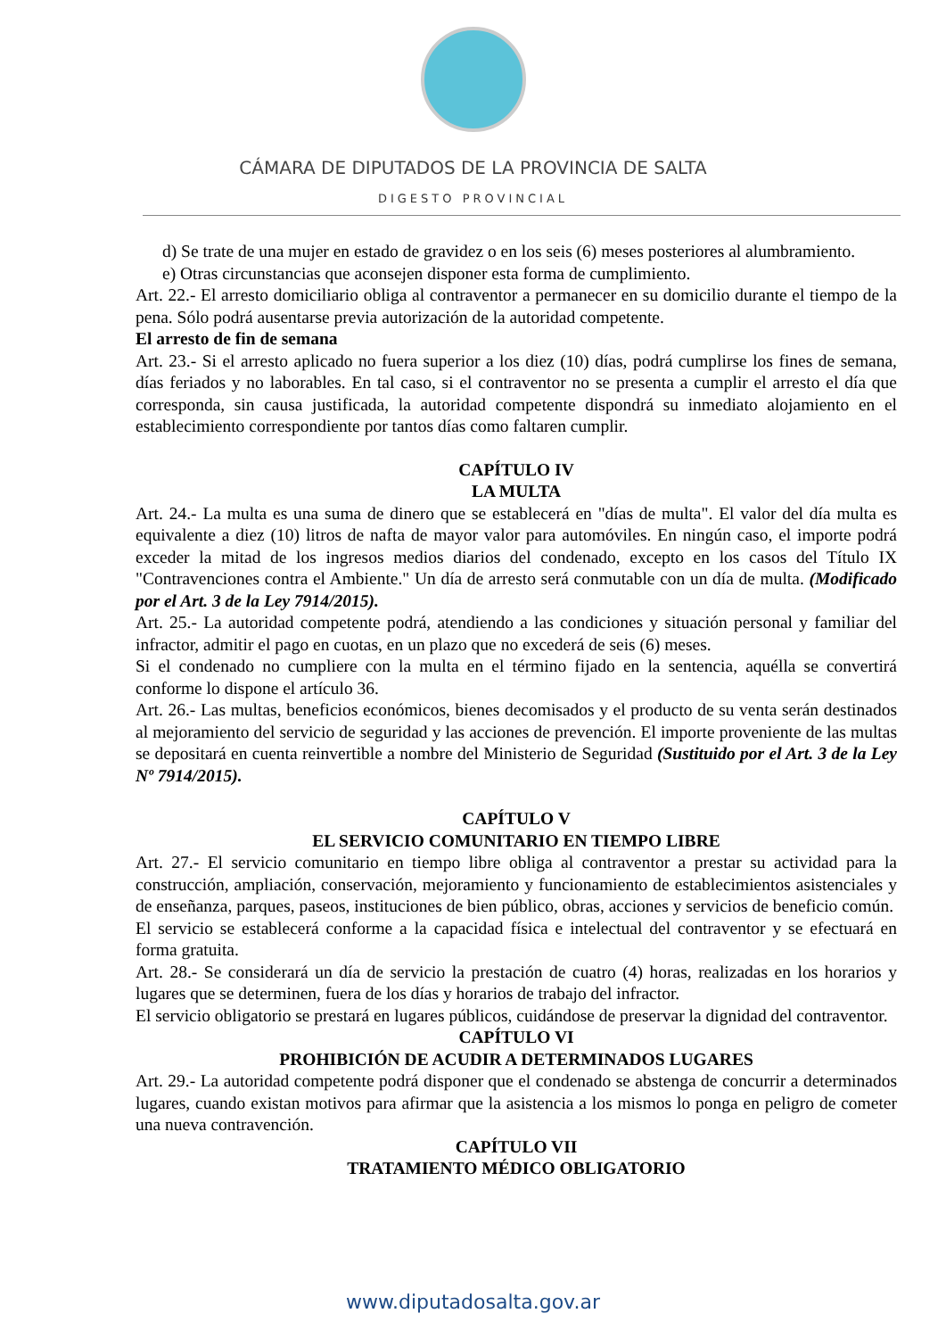CÁMARA DE DIPUTADOS DE LA PROVINCIA DE SALTA
DIGESTO PROVINCIAL
d) Se trate de una mujer en estado de gravidez o en los seis (6) meses posteriores al alumbramiento.
e) Otras circunstancias que aconsejen disponer esta forma de cumplimiento.
Art. 22.- El arresto domiciliario obliga al contraventor a permanecer en su domicilio durante el tiempo de la pena. Sólo podrá ausentarse previa autorización de la autoridad competente.
El arresto de fin de semana
Art. 23.- Si el arresto aplicado no fuera superior a los diez (10) días, podrá cumplirse los fines de semana, días feriados y no laborables. En tal caso, si el contraventor no se presenta a cumplir el arresto el día que corresponda, sin causa justificada, la autoridad competente dispondrá su inmediato alojamiento en el establecimiento correspondiente por tantos días como faltaren cumplir.
CAPÍTULO IV
LA MULTA
Art. 24.- La multa es una suma de dinero que se establecerá en "días de multa". El valor del día multa es equivalente a diez (10) litros de nafta de mayor valor para automóviles. En ningún caso, el importe podrá exceder la mitad de los ingresos medios diarios del condenado, excepto en los casos del Título IX "Contravenciones contra el Ambiente." Un día de arresto será conmutable con un día de multa. (Modificado por el Art. 3 de la Ley 7914/2015).
Art. 25.- La autoridad competente podrá, atendiendo a las condiciones y situación personal y familiar del infractor, admitir el pago en cuotas, en un plazo que no excederá de seis (6) meses.
Si el condenado no cumpliere con la multa en el término fijado en la sentencia, aquélla se convertirá conforme lo dispone el artículo 36.
Art. 26.- Las multas, beneficios económicos, bienes decomisados y el producto de su venta serán destinados al mejoramiento del servicio de seguridad y las acciones de prevención. El importe proveniente de las multas se depositará en cuenta reinvertible a nombre del Ministerio de Seguridad (Sustituido por el Art. 3 de la Ley Nº 7914/2015).
CAPÍTULO V
EL SERVICIO COMUNITARIO EN TIEMPO LIBRE
Art. 27.- El servicio comunitario en tiempo libre obliga al contraventor a prestar su actividad para la construcción, ampliación, conservación, mejoramiento y funcionamiento de establecimientos asistenciales y de enseñanza, parques, paseos, instituciones de bien público, obras, acciones y servicios de beneficio común.
El servicio se establecerá conforme a la capacidad física e intelectual del contraventor y se efectuará en forma gratuita.
Art. 28.- Se considerará un día de servicio la prestación de cuatro (4) horas, realizadas en los horarios y lugares que se determinen, fuera de los días y horarios de trabajo del infractor.
El servicio obligatorio se prestará en lugares públicos, cuidándose de preservar la dignidad del contraventor.
CAPÍTULO VI
PROHIBICIÓN DE ACUDIR A DETERMINADOS LUGARES
Art. 29.- La autoridad competente podrá disponer que el condenado se abstenga de concurrir a determinados lugares, cuando existan motivos para afirmar que la asistencia a los mismos lo ponga en peligro de cometer una nueva contravención.
CAPÍTULO VII
TRATAMIENTO MÉDICO OBLIGATORIO
www.diputadosalta.gov.ar